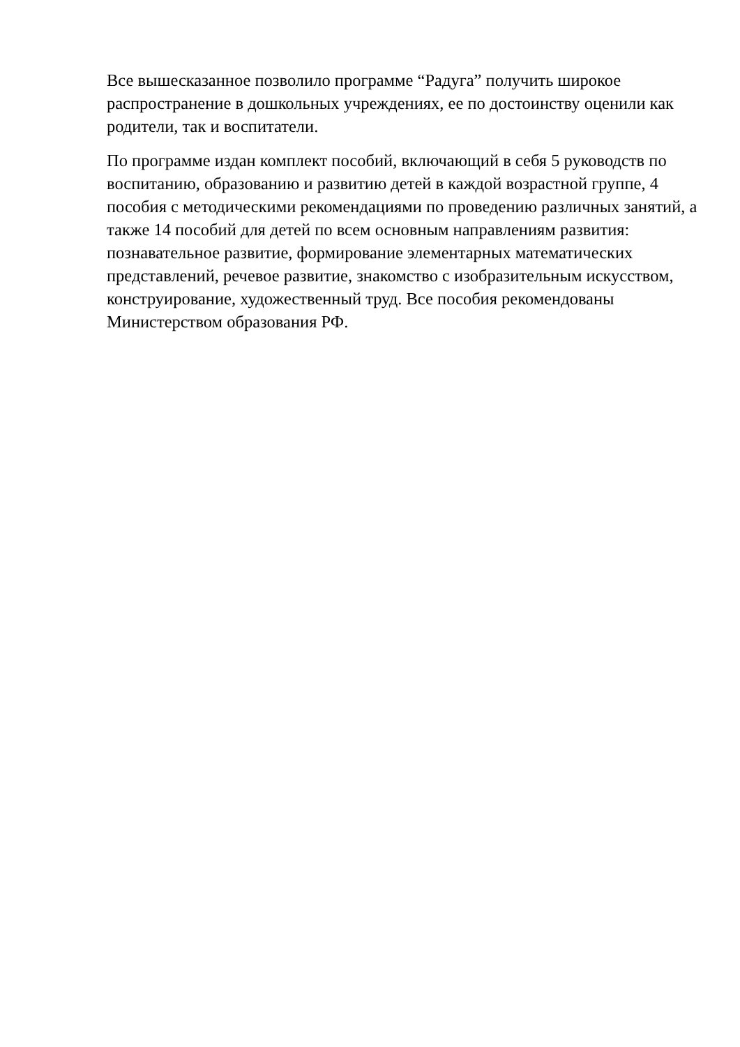Все вышесказанное позволило программе “Радуга” получить широкое распространение в дошкольных учреждениях, ее по достоинству оценили как родители, так и воспитатели.
По программе издан комплект пособий, включающий в себя 5 руководств по воспитанию, образованию и развитию детей в каждой возрастной группе, 4 пособия с методическими рекомендациями по проведению различных занятий, а также 14 пособий для детей по всем основным направлениям развития: познавательное развитие, формирование элементарных математических представлений, речевое развитие, знакомство с изобразительным искусством, конструирование, художественный труд. Все пособия рекомендованы Министерством образования РФ.